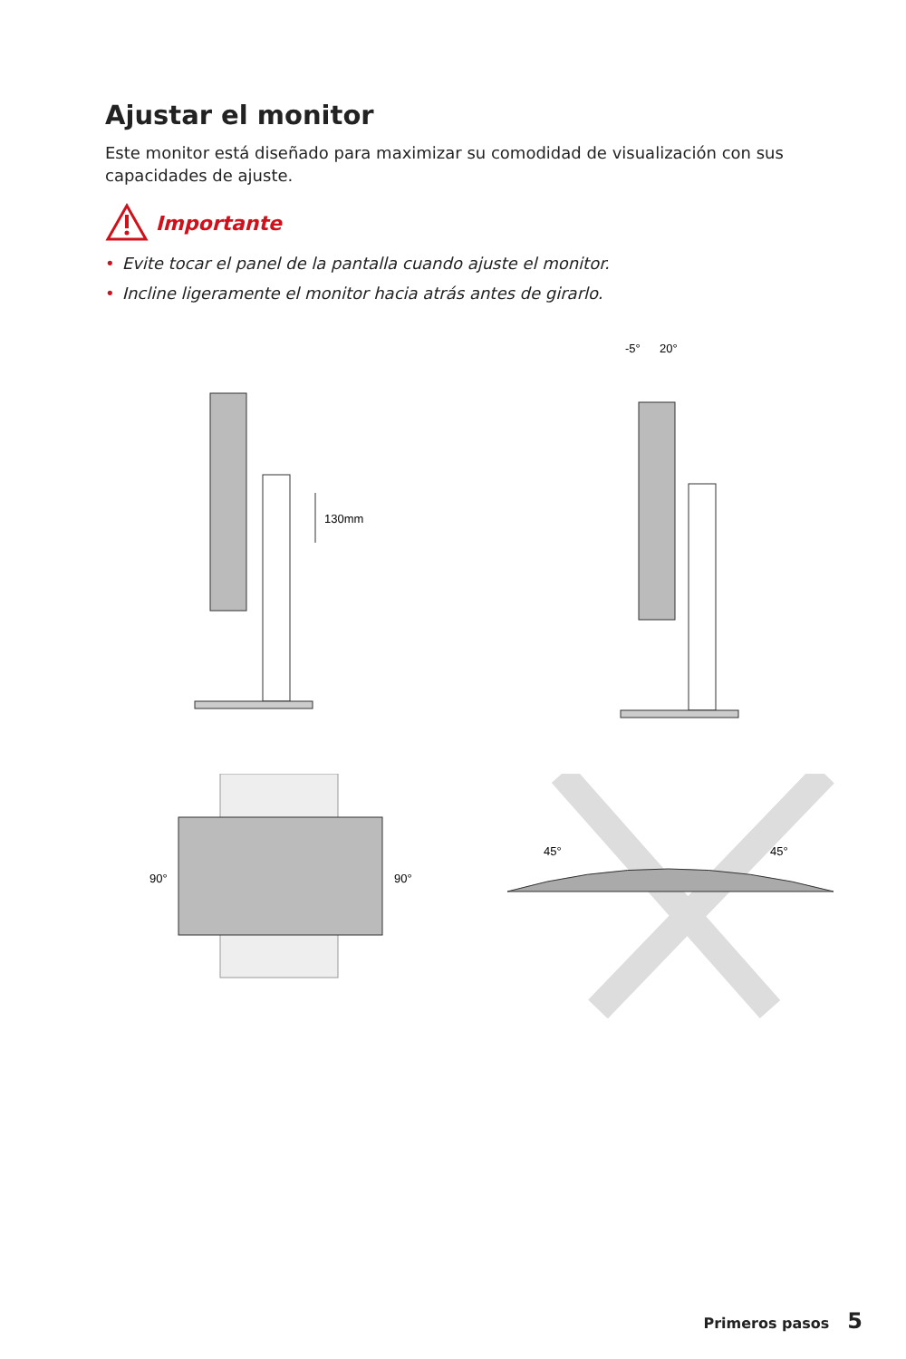Ajustar el monitor
Este monitor está diseñado para maximizar su comodidad de visualización con sus capacidades de ajuste.
Importante
• Evite tocar el panel de la pantalla cuando ajuste el monitor.
• Incline ligeramente el monitor hacia atrás antes de girarlo.
130mm
-5°
20°
90°
90°
45°
45°
Primeros pasos 5